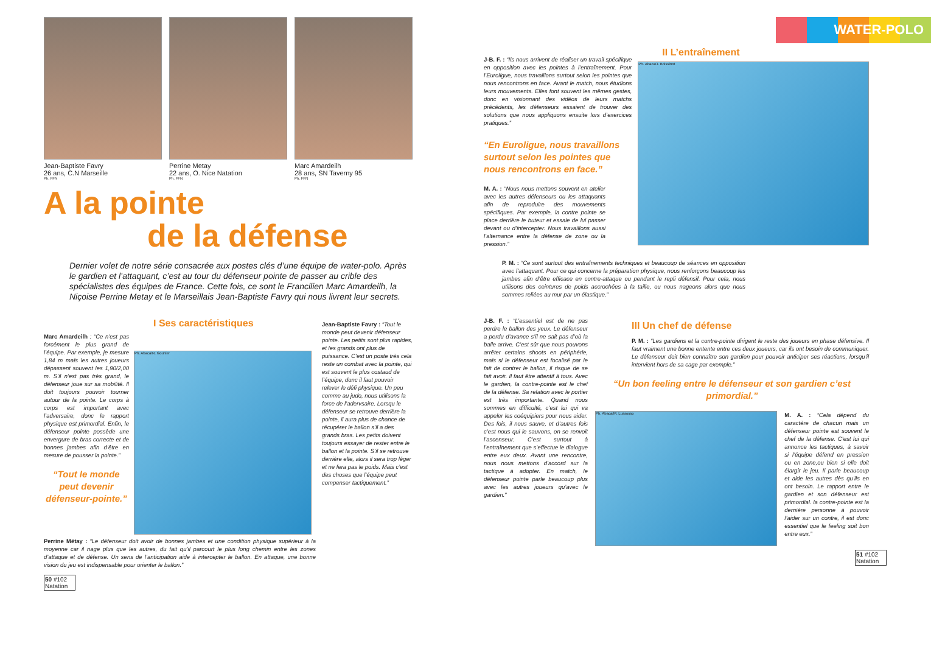Jean-Baptiste Favry
26 ans, C.N Marseille
Ph. FFN
Perrine Metay
22 ans, O. Nice Natation
Ph. FFN
Marc Amardeilh
28 ans, SN Taverny 95
Ph. FFN
A la pointe
de la défense
Dernier volet de notre série consacrée aux postes clés d’une équipe de water-polo. Après le gardien et l’attaquant, c’est au tour du défenseur pointe de passer au crible des spécialistes des équipes de France. Cette fois, ce sont le Francilien Marc Amardeilh, la Niçoise Perrine Metay et le Marseillais Jean-Baptiste Favry qui nous livrent leur secrets.
I Ses caractéristiques
Marc Amardeilh : “Ce n’est pas forcément le plus grand de l’équipe. Par exemple, je mesure 1,84 m mais les autres joueurs dépassent souvent les 1,90/2,00 m. S’il n’est pas très grand, le défenseur joue sur sa mobilité. Il doit toujours pouvoir tourner autour de la pointe. Le corps à corps est important avec l’adversaire, donc le rapport physique est primordial. Enfin, le défenseur pointe possède une envergure de bras correcte et de bonnes jambes afin d’être en mesure de pousser la pointe.”
“Tout le monde peut devenir défenseur-pointe.”
Ph. Abaca/N. Gouhier
Perrine Métay : “Le défenseur doit avoir de bonnes jambes et une condition physique supérieur à la moyenne car il nage plus que les autres, du fait qu’il parcourt le plus long chemin entre les zones d’attaque et de défense. Un sens de l’anticipation aide à intercepter le ballon. En attaque, une bonne vision du jeu est indispensable pour orienter le ballon.”
Jean-Baptiste Favry : “Tout le monde peut devenir défenseur pointe. Les petits sont plus rapides, et les grands ont plus de puissance. C’est un poste très cela reste un combat avec la pointe, qui est souvent le plus costaud de l’équipe, donc il faut pouvoir relever le défi physique. Un peu comme au judo, nous utilisons la force de l’adervsaire. Lorsqu le défenseur se retrouve derrière la pointe, il aura plus de chance de récupérer le ballon s’il a des grands bras. Les petits doivent toujours essayer de rester entre le ballon et la pointe. S’il se retrouve derrière elle, alors il sera trop léger et ne fera pas le poids. Mais c’est des choses que l’équipe peut compenser tactiquement.”
50 #102
Natation
WATER-POLO
J-B. F. : “Ils nous arrivent de réaliser un travail spécifique en opposition avec les pointes à l’entraînement. Pour l’Euroligue, nous travaillons surtout selon les pointes que nous rencontrons en face. Avant le match, nous étudions leurs mouvements. Elles font souvent les mêmes gestes, donc en visionnant des vidéos de leurs matchs précédents, les défenseurs essaient de trouver des solutions que nous appliquons ensuite lors d’exercices pratiques.”
“En Euroligue, nous travaillons surtout selon les pointes que nous rencontrons en face.”
M. A. : “Nous nous mettons souvent en atelier avec les autres défenseurs ou les attaquants afin de reproduire des mouvements spécifiques. Par exemple, la contre pointe se place derrière le buteur et essaie de lui passer devant ou d’intercepter. Nous travaillons aussi l’alternance entre la défense de zone ou la pression.”
II L’entraînement
Ph. Abaca/J. Boissinot
P. M. : “Ce sont surtout des entraînements techniques et beaucoup de séances en opposition avec l’attaquant. Pour ce qui concerne la préparation physique, nous renforçons beaucoup les jambes afin d’être efficace en contre-attaque ou pendant le repli défensif. Pour cela, nous utilisons des ceintures de poids accrochées à la taille, ou nous nageons alors que nous sommes reliées au mur par un élastique.”
J-B. F. : “L’essentiel est de ne pas perdre le ballon des yeux. Le défenseur a perdu d’avance s’il ne sait pas d’où la balle arrive. C’est sûr que nous pouvons arrêter certains shoots en périphérie, mais si le défenseur est focalisé par le fait de contrer le ballon, il risque de se fait avoir. Il faut être attentif à tous. Avec le gardien, la contre-pointe est le chef de la défense. Sa relation avec le portier est très importante. Quand nous sommes en difficulté, c’est lui qui va appeler les coéquipiers pour nous aider. Des fois, il nous sauve, et d’autres fois c’est nous qui le sauvons, on se renvoit l’ascenseur. C’est surtout à l’entraînement que s’effectue le dialogue entre eux deux. Avant une rencontre, nous nous mettons d’accord sur la tactique à adopter. En match, le défenseur pointe parle beaucoup plus avec les autres joueurs qu’avec le gardien.”
III Un chef de défense
P. M. : “Les gardiens et la contre-pointe dirigent le reste des joueurs en phase défensive. Il faut vraiment une bonne entente entre ces deux joueurs, car ils ont besoin de communiquer. Le défenseur doit bien connaître son gardien pour pouvoir anticiper ses réactions, lorsqu’il intervient hors de sa cage par exemple.”
“Un bon feeling entre le défenseur et son gardien c’est primordial.”
Ph. Abaca/M. Lussosso
M. A. : “Cela dépend du caractère de chacun mais un défenseur pointe est souvent le chef de la défense. C’est lui qui annonce les tactiques, à savoir si l’équipe défend en pression ou en zone,ou bien si elle doit élargir le jeu. Il parle beaucoup et aide les autres dès qu’ils en ont besoin. Le rapport entre le gardien et son défenseur est primordial. la contre-pointe est la dernière personne à pouvoir l’aider sur un contre, il est donc essentiel que le feeling soit bon entre eux.”
51 #102
Natation